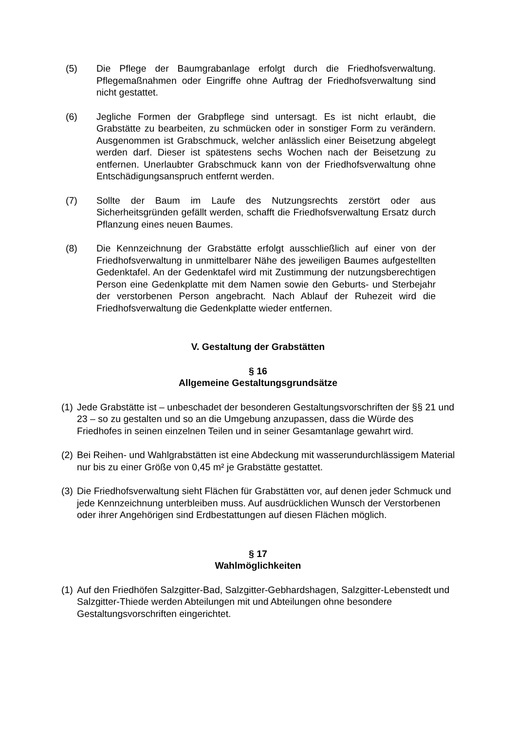(5) Die Pflege der Baumgrabanlage erfolgt durch die Friedhofsverwaltung. Pflegemaßnahmen oder Eingriffe ohne Auftrag der Friedhofsverwaltung sind nicht gestattet.
(6) Jegliche Formen der Grabpflege sind untersagt. Es ist nicht erlaubt, die Grabstätte zu bearbeiten, zu schmücken oder in sonstiger Form zu verändern. Ausgenommen ist Grabschmuck, welcher anlässlich einer Beisetzung abgelegt werden darf. Dieser ist spätestens sechs Wochen nach der Beisetzung zu entfernen. Unerlaubter Grabschmuck kann von der Friedhofsverwaltung ohne Entschädigungsanspruch entfernt werden.
(7) Sollte der Baum im Laufe des Nutzungsrechts zerstört oder aus Sicherheitsgründen gefällt werden, schafft die Friedhofsverwaltung Ersatz durch Pflanzung eines neuen Baumes.
(8) Die Kennzeichnung der Grabstätte erfolgt ausschließlich auf einer von der Friedhofsverwaltung in unmittelbarer Nähe des jeweiligen Baumes aufgestellten Gedenktafel. An der Gedenktafel wird mit Zustimmung der nutzungsberechtigen Person eine Gedenkplatte mit dem Namen sowie den Geburts- und Sterbejahr der verstorbenen Person angebracht. Nach Ablauf der Ruhezeit wird die Friedhofsverwaltung die Gedenkplatte wieder entfernen.
V. Gestaltung der Grabstätten
§ 16
Allgemeine Gestaltungsgrundsätze
(1) Jede Grabstätte ist – unbeschadet der besonderen Gestaltungsvorschriften der §§ 21 und 23 – so zu gestalten und so an die Umgebung anzupassen, dass die Würde des Friedhofes in seinen einzelnen Teilen und in seiner Gesamtanlage gewahrt wird.
(2) Bei Reihen- und Wahlgrabstätten ist eine Abdeckung mit wasserundurchlässigem Material nur bis zu einer Größe von 0,45 m² je Grabstätte gestattet.
(3) Die Friedhofsverwaltung sieht Flächen für Grabstätten vor, auf denen jeder Schmuck und jede Kennzeichnung unterbleiben muss. Auf ausdrücklichen Wunsch der Verstorbenen oder ihrer Angehörigen sind Erdbestattungen auf diesen Flächen möglich.
§ 17
Wahlmöglichkeiten
(1) Auf den Friedhöfen Salzgitter-Bad, Salzgitter-Gebhardshagen, Salzgitter-Lebenstedt und Salzgitter-Thiede werden Abteilungen mit und Abteilungen ohne besondere Gestaltungsvorschriften eingerichtet.